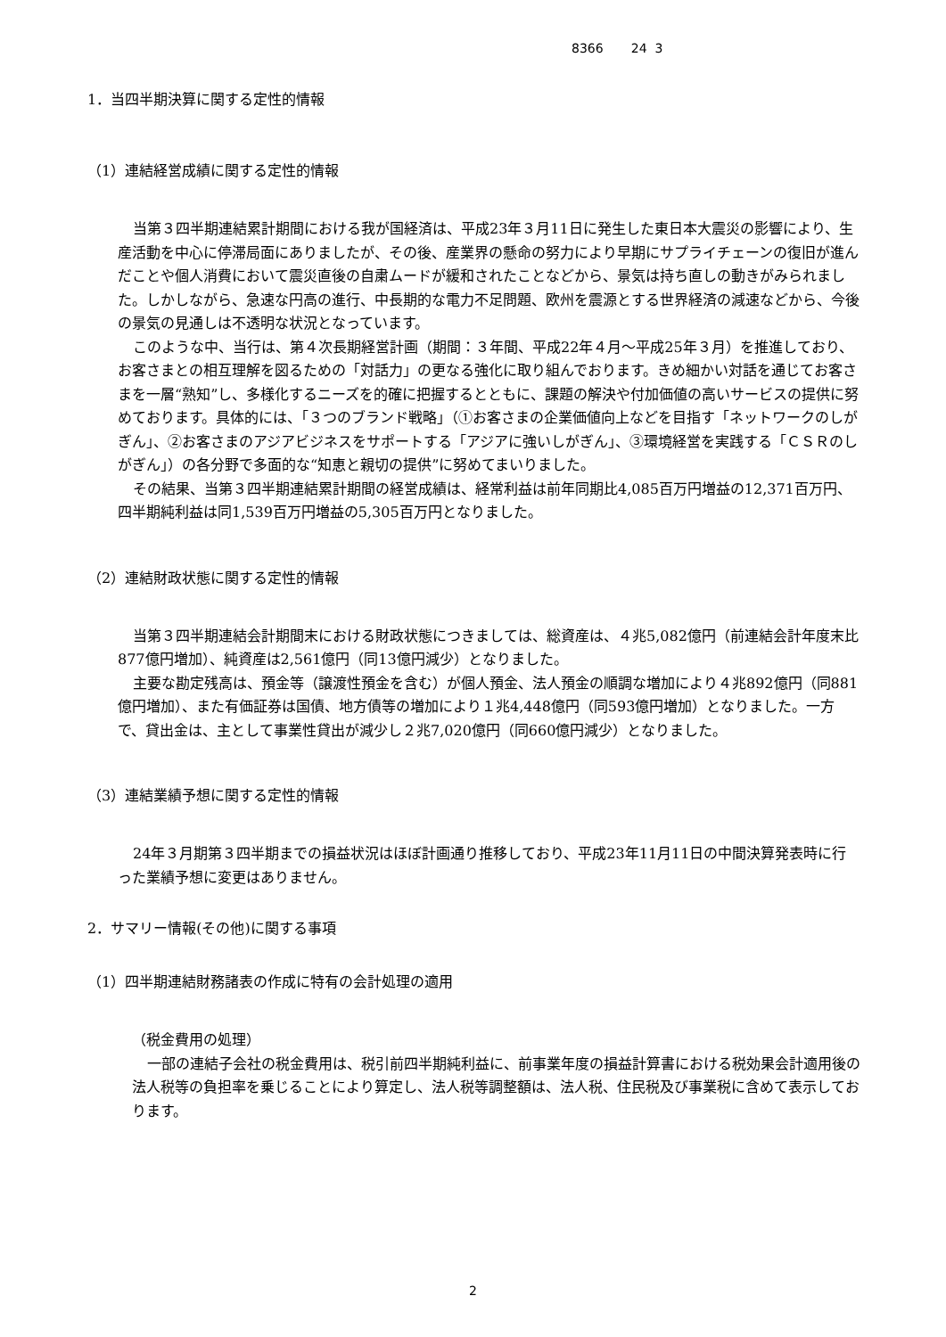8366 24 3
1．当四半期決算に関する定性的情報
（1）連結経営成績に関する定性的情報
当第３四半期連結累計期間における我が国経済は、平成23年３月11日に発生した東日本大震災の影響により、生産活動を中心に停滞局面にありましたが、その後、産業界の懸命の努力により早期にサプライチェーンの復旧が進んだことや個人消費において震災直後の自粛ムードが緩和されたことなどから、景気は持ち直しの動きがみられました。しかしながら、急速な円高の進行、中長期的な電力不足問題、欧州を震源とする世界経済の減速などから、今後の景気の見通しは不透明な状況となっています。
このような中、当行は、第４次長期経営計画（期間：３年間、平成22年４月～平成25年３月）を推進しており、お客さまとの相互理解を図るための「対話力」の更なる強化に取り組んでおります。きめ細かい対話を通じてお客さまを一層“熟知”し、多様化するニーズを的確に把握するとともに、課題の解決や付加価値の高いサービスの提供に努めております。具体的には、「３つのブランド戦略」（①お客さまの企業価値向上などを目指す「ネットワークのしがぎん」、②お客さまのアジアビジネスをサポートする「アジアに強いしがぎん」、③環境経営を実践する「ＣＳＲのしがぎん」）の各分野で多面的な“知恵と親切の提供”に努めてまいりました。
その結果、当第３四半期連結累計期間の経営成績は、経常利益は前年同期比4,085百万円増益の12,371百万円、四半期純利益は同1,539百万円増益の5,305百万円となりました。
（2）連結財政状態に関する定性的情報
当第３四半期連結会計期間末における財政状態につきましては、総資産は、４兆5,082億円（前連結会計年度末比877億円増加）、純資産は2,561億円（同13億円減少）となりました。
主要な勘定残高は、預金等（譲渡性預金を含む）が個人預金、法人預金の順調な増加により４兆892億円（同881億円増加）、また有価証券は国債、地方債等の増加により１兆4,448億円（同593億円増加）となりました。一方で、貸出金は、主として事業性貸出が減少し２兆7,020億円（同660億円減少）となりました。
（3）連結業績予想に関する定性的情報
24年３月期第３四半期までの損益状況はほぼ計画通り推移しており、平成23年11月11日の中間決算発表時に行った業績予想に変更はありません。
2．サマリー情報(その他)に関する事項
（1）四半期連結財務諸表の作成に特有の会計処理の適用
（税金費用の処理）
一部の連結子会社の税金費用は、税引前四半期純利益に、前事業年度の損益計算書における税効果会計適用後の法人税等の負担率を乗じることにより算定し、法人税等調整額は、法人税、住民税及び事業税に含めて表示しております。
2